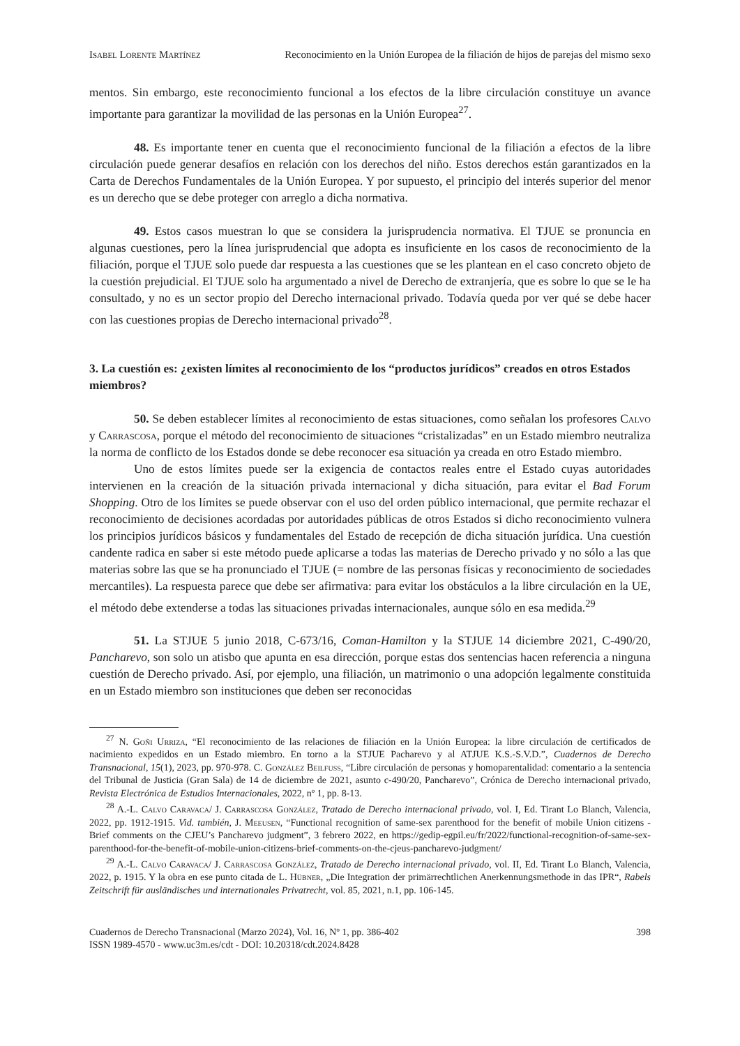Isabel Lorente Martínez Reconocimiento en la Unión Europea de la filiación de hijos de parejas del mismo sexo
mentos. Sin embargo, este reconocimiento funcional a los efectos de la libre circulación constituye un avance importante para garantizar la movilidad de las personas en la Unión Europea<sup>27</sup>.
48. Es importante tener en cuenta que el reconocimiento funcional de la filiación a efectos de la libre circulación puede generar desafíos en relación con los derechos del niño. Estos derechos están garantizados en la Carta de Derechos Fundamentales de la Unión Europea. Y por supuesto, el principio del interés superior del menor es un derecho que se debe proteger con arreglo a dicha normativa.
49. Estos casos muestran lo que se considera la jurisprudencia normativa. El TJUE se pronuncia en algunas cuestiones, pero la línea jurisprudencial que adopta es insuficiente en los casos de reconocimiento de la filiación, porque el TJUE solo puede dar respuesta a las cuestiones que se les plantean en el caso concreto objeto de la cuestión prejudicial. El TJUE solo ha argumentado a nivel de Derecho de extranjería, que es sobre lo que se le ha consultado, y no es un sector propio del Derecho internacional privado. Todavía queda por ver qué se debe hacer con las cuestiones propias de Derecho internacional privado<sup>28</sup>.
3. La cuestión es: ¿existen límites al reconocimiento de los “productos jurídicos” creados en otros Estados miembros?
50. Se deben establecer límites al reconocimiento de estas situaciones, como señalan los profesores Calvo y Carrascosa, porque el método del reconocimiento de situaciones “cristalizadas” en un Estado miembro neutraliza la norma de conflicto de los Estados donde se debe reconocer esa situación ya creada en otro Estado miembro.
Uno de estos límites puede ser la exigencia de contactos reales entre el Estado cuyas autoridades intervienen en la creación de la situación privada internacional y dicha situación, para evitar el Bad Forum Shopping. Otro de los límites se puede observar con el uso del orden público internacional, que permite rechazar el reconocimiento de decisiones acordadas por autoridades públicas de otros Estados si dicho reconocimiento vulnera los principios jurídicos básicos y fundamentales del Estado de recepción de dicha situación jurídica. Una cuestión candente radica en saber si este método puede aplicarse a todas las materias de Derecho privado y no sólo a las que materias sobre las que se ha pronunciado el TJUE (= nombre de las personas físicas y reconocimiento de sociedades mercantiles). La respuesta parece que debe ser afirmativa: para evitar los obstáculos a la libre circulación en la UE, el método debe extenderse a todas las situaciones privadas internacionales, aunque sólo en esa medida.<sup>29</sup>
51. La STJUE 5 junio 2018, C-673/16, Coman-Hamilton y la STJUE 14 diciembre 2021, C-490/20, Pancharevo, son solo un atisbo que apunta en esa dirección, porque estas dos sentencias hacen referencia a ninguna cuestión de Derecho privado. Así, por ejemplo, una filiación, un matrimonio o una adopción legalmente constituida en un Estado miembro son instituciones que deben ser reconocidas
<sup>27</sup> N. Goñi Urriza, “El reconocimiento de las relaciones de filiación en la Unión Europea: la libre circulación de certificados de nacimiento expedidos en un Estado miembro. En torno a la STJUE Pacharevo y al ATJUE K.S.-S.V.D.”, Cuadernos de Derecho Transnacional, 15(1), 2023, pp. 970-978. C. González Beilfuss, “Libre circulación de personas y homoparentalidad: comentario a la sentencia del Tribunal de Justicia (Gran Sala) de 14 de diciembre de 2021, asunto c-490/20, Pancharevo”, Crónica de Derecho internacional privado, Revista Electrónica de Estudios Internacionales, 2022, nº 1, pp. 8-13.
<sup>28</sup> A.-L. Calvo Caravaca/ J. Carrascosa González, Tratado de Derecho internacional privado, vol. I, Ed. Tirant Lo Blanch, Valencia, 2022, pp. 1912-1915. Vid. también, J. Meeusen, “Functional recognition of same-sex parenthood for the benefit of mobile Union citizens - Brief comments on the CJEU’s Pancharevo judgment”, 3 febrero 2022, en https://gedip-egpil.eu/fr/2022/functional-recognition-of-same-sex-parenthood-for-the-benefit-of-mobile-union-citizens-brief-comments-on-the-cjeus-pancharevo-judgment/
<sup>29</sup> A.-L. Calvo Caravaca/ J. Carrascosa González, Tratado de Derecho internacional privado, vol. II, Ed. Tirant Lo Blanch, Valencia, 2022, p. 1915. Y la obra en ese punto citada de L. Hübner, „Die Integration der primärrechtlichen Anerkennungsmethode in das IPR“, Rabels Zeitschrift für ausländisches und internationales Privatrecht, vol. 85, 2021, n.1, pp. 106-145.
Cuadernos de Derecho Transnacional (Marzo 2024), Vol. 16, Nº 1, pp. 386-402
ISSN 1989-4570 - www.uc3m.es/cdt - DOI: 10.20318/cdt.2024.8428
398